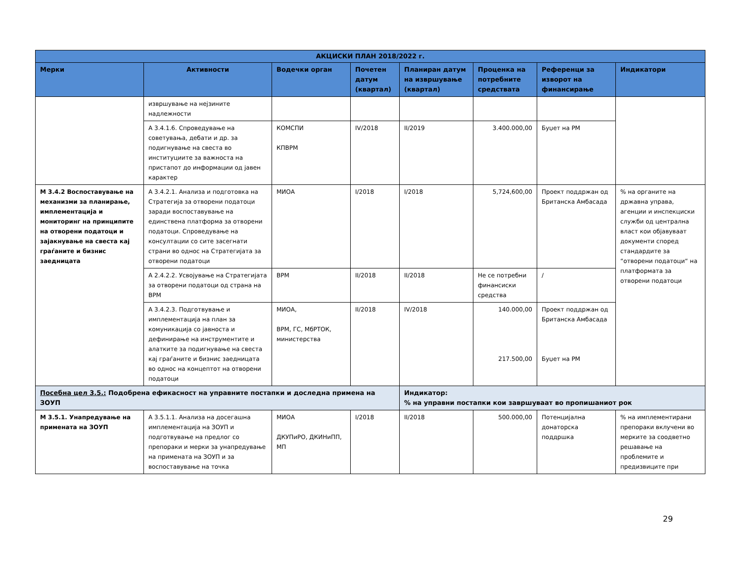| АКЦИСКИ ПЛАН 2018/2022 г. | | | | | | | |
| --- | --- | --- | --- | --- | --- | --- | --- |
| Мерки | Активности | Водечки орган | Почетен датум (квартал) | Планиран датум на извршување (квартал) | Проценка на потребните средствата | Референци за изворот на финансирање | Индикатори |
| | извршување на нејзините надлежности | | | | | | |
| | А 3.4.1.6. Спроведување на советувања, дебати и др. за подигнување на свеста во институциите за важноста на пристапот до информации од јавен карактер | КОМСПИ КПВРМ | IV/2018 | II/2019 | 3.400.000,00 | Буџет на РМ | |
| М 3.4.2 Воспоставување на механизми за планирање, имплементација и мониторинг на принципите на отворени податоци и зајакнување на свеста кај граѓаните и бизнис заедницата | А 3.4.2.1. Анализа и подготовка на Стратегија за отворени податоци заради воспоставување на единствена платформа за отворени податоци. Спроведување на консултации со сите засегнати страни во однос на Стратегијата за отворени податоци | МИОА | I/2018 | I/2018 | 5,724,600,00 | Проект поддржан од Британска Амбасада | % на органите на државна управа, агенции и инспекциски служби од централна власт кои објавуваат документи според стандардите за “отворени податоци“ на платформата за отворени податоци |
| | А 2.4.2.2. Усвојување на Стратегијата за отворени податоци од страна на ВРМ | ВРМ | II/2018 | II/2018 | Не се потребни финансиски средства | / | |
| | А 3.4.2.3. Подготвување и имплементација на план за комуникација со јавноста и дефинирање на инструментите и алатките за подигнување на свеста кај граѓаните и бизнис заедницата во однос на концептот на отворени податоци | МИОА, ВРМ, ГС, МбРТОК, министерства | II/2018 | IV/2018 | 140.000,00 217.500,00 | Проект поддржан од Британска Амбасада Буџет на РМ | |
| Посебна цел 3.5.: Подобрена ефикасност на управните постапки и доследна примена на ЗОУП | | | | Индикатор: % на управни постапки кои завршуваат во пропишаниот рок | | | |
| М 3.5.1. Унапредување на примената на ЗОУП | А 3.5.1.1. Анализа на досегашна имплементација на ЗОУП и подготвување на предлог со препораки и мерки за унапредување на примената на ЗОУП и за воспоставување на точка | МИОА ДКУПиРО, ДКИНиПП, МП | I/2018 | II/2018 | 500.000,00 | Потенцијална донаторска поддршка | % на имплементирани препораки вклучени во мерките за соодветно решавање на проблемите и предизвиците при |
29